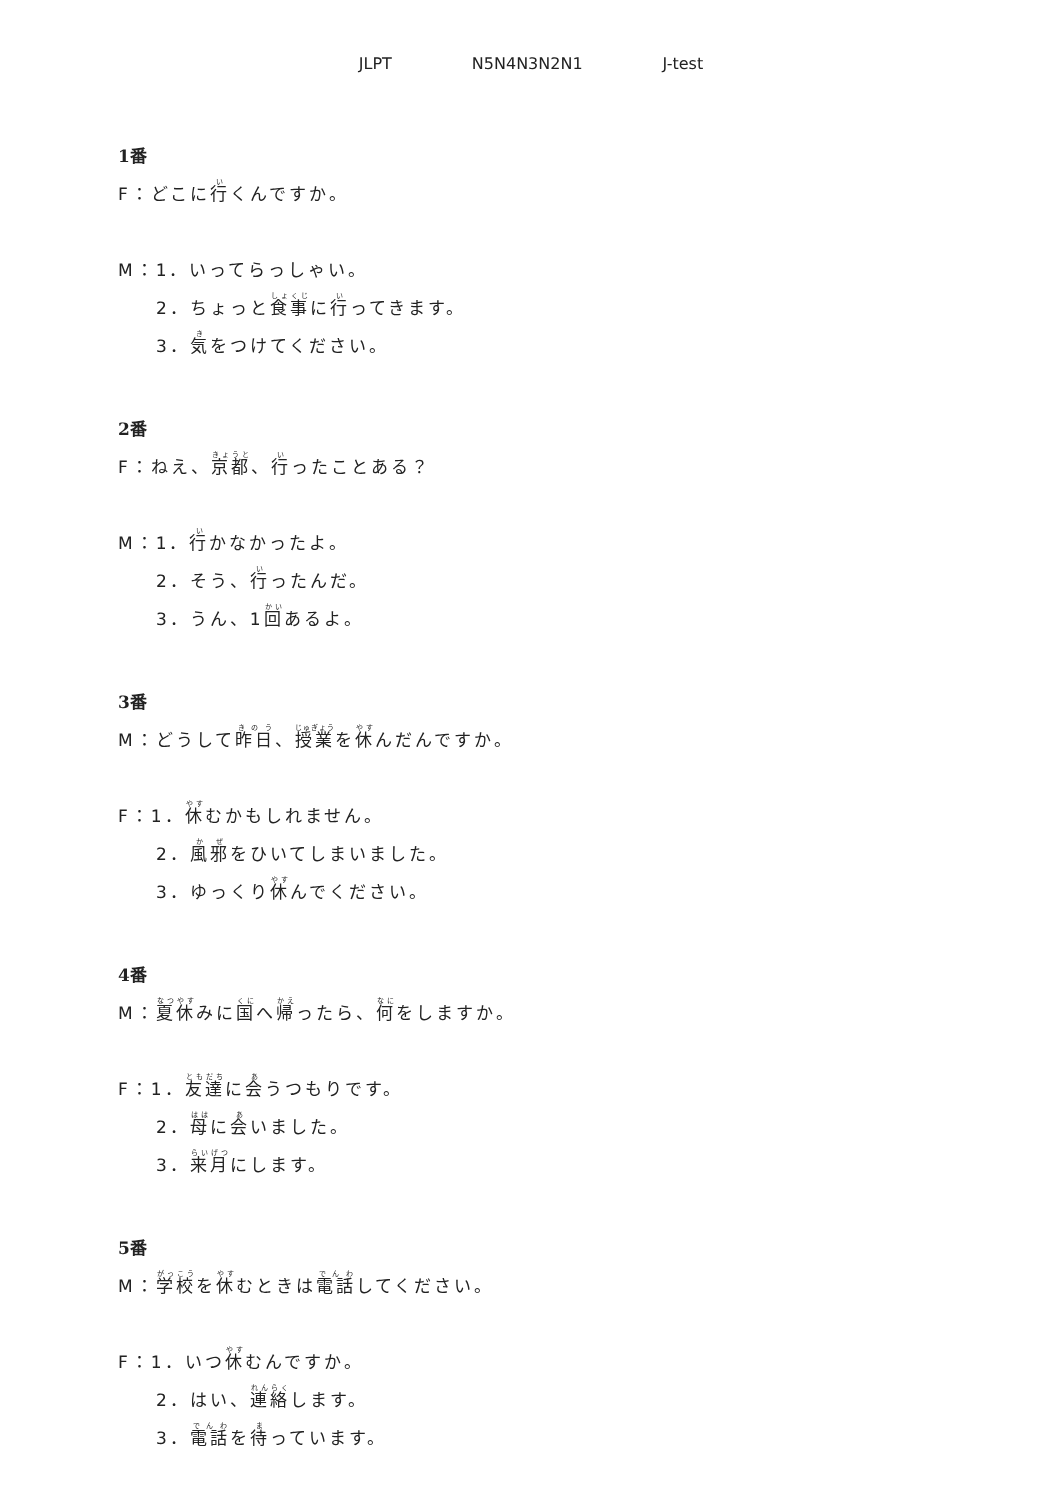JLPT N5N4N3N2N1 J-test
1番
F：どこに行くんですか。
M：1．いってらっしゃい。
2．ちょっと食事に行ってきます。
3．気をつけてください。
2番
F：ねえ、京都、行ったことある？
M：1．行かなかったよ。
2．そう、行ったんだ。
3．うん、1回あるよ。
3番
M：どうして昨日、授業を休んだんですか。
F：1．休むかもしれません。
2．風邪をひいてしまいました。
3．ゆっくり休んでください。
4番
M：夏休みに国へ帰ったら、何をしますか。
F：1．友達に会うつもりです。
2．母に会いました。
3．来月にします。
5番
M：学校を休むときは電話してください。
F：1．いつ休むんですか。
2．はい、連絡します。
3．電話を待っています。